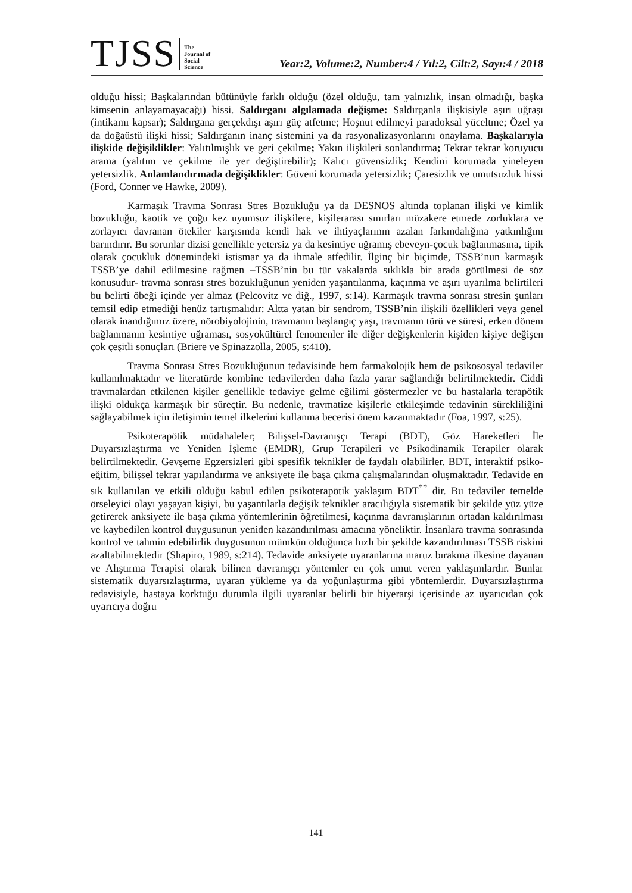TJSS
The
Journal of
Social
Science
Year:2, Volume:2, Number:4 / Yıl:2, Cilt:2, Sayı:4 / 2018
olduğu hissi; Başkalarından bütünüyle farklı olduğu (özel olduğu, tam yalnızlık, insan olmadığı, başka kimsenin anlayamayacağı) hissi. Saldırganı algılamada değişme: Saldırganla ilişkisiyle aşırı uğraşı (intikamı kapsar); Saldırgana gerçekdışı aşırı güç atfetme; Hoşnut edilmeyi paradoksal yüceltme; Özel ya da doğaüstü ilişki hissi; Saldırganın inanç sistemini ya da rasyonalizasyonlarını onaylama. Başkalarıyla ilişkide değişiklikler: Yalıtılmışlık ve geri çekilme; Yakın ilişkileri sonlandırma; Tekrar tekrar koruyucu arama (yalıtım ve çekilme ile yer değiştirebilir); Kalıcı güvensizlik; Kendini korumada yineleyen yetersizlik. Anlamlandırmada değişiklikler: Güveni korumada yetersizlik; Çaresizlik ve umutsuzluk hissi (Ford, Conner ve Hawke, 2009).
Karmaşık Travma Sonrası Stres Bozukluğu ya da DESNOS altında toplanan ilişki ve kimlik bozukluğu, kaotik ve çoğu kez uyumsuz ilişkilere, kişilerarası sınırları müzakere etmede zorluklara ve zorlayıcı davranan ötekiler karşısında kendi hak ve ihtiyaçlarının azalan farkındalığına yatkınlığını barındırır. Bu sorunlar dizisi genellikle yetersiz ya da kesintiye uğramış ebeveyn-çocuk bağlanmasına, tipik olarak çocukluk dönemindeki istismar ya da ihmale atfedilir. İlginç bir biçimde, TSSB’nun karmaşık TSSB’ye dahil edilmesine rağmen –TSSB’nin bu tür vakalarda sıklıkla bir arada görülmesi de söz konusudur- travma sonrası stres bozukluğunun yeniden yaşantılanma, kaçınma ve aşırı uyarılma belirtileri bu belirti öbeği içinde yer almaz (Pelcovitz ve diğ., 1997, s:14). Karmaşık travma sonrası stresin şunları temsil edip etmediği henüz tartışmalıdır: Altta yatan bir sendrom, TSSB’nin ilişkili özellikleri veya genel olarak inandığımız üzere, nörobiyolojinin, travmanın başlangıç yaşı, travmanın türü ve süresi, erken dönem bağlanmanın kesintiye uğraması, sosyokültürel fenomenler ile diğer değişkenlerin kişiden kişiye değişen çok çeşitli sonuçları (Briere ve Spinazzolla, 2005, s:410).
Travma Sonrası Stres Bozukluğunun tedavisinde hem farmakolojik hem de psikososyal tedaviler kullanılmaktadır ve literatürde kombine tedavilerden daha fazla yarar sağlandığı belirtilmektedir. Ciddi travmalardan etkilenen kişiler genellikle tedaviye gelme eğilimi göstermezler ve bu hastalarla terapötik ilişki oldukça karmaşık bir süreçtir. Bu nedenle, travmatize kişilerle etkileşimde tedavinin sürekliliğini sağlayabilmek için iletişimin temel ilkelerini kullanma becerisi önem kazanmaktadır (Foa, 1997, s:25).
Psikoterapötik müdahaleler; Bilişsel-Davranışçı Terapi (BDT), Göz Hareketleri İle Duyarsızlaştırma ve Yeniden İşleme (EMDR), Grup Terapileri ve Psikodinamik Terapiler olarak belirtilmektedir. Gevşeme Egzersizleri gibi spesifik teknikler de faydalı olabilirler. BDT, interaktif psiko-eğitim, bilişsel tekrar yapılandırma ve anksiyete ile başa çıkma çalışmalarından oluşmaktadır. Tedavide en sık kullanılan ve etkili olduğu kabul edilen psikoterapötik yaklaşım BDT<sup>**</sup> dir. Bu tedaviler temelde örseleyici olayı yaşayan kişiyi, bu yaşantılarla değişik teknikler aracılığıyla sistematik bir şekilde yüz yüze getirerek anksiyete ile başa çıkma yöntemlerinin öğretilmesi, kaçınma davranışlarının ortadan kaldırılması ve kaybedilen kontrol duygusunun yeniden kazandırılması amacına yöneliktir. İnsanlara travma sonrasında kontrol ve tahmin edebilirlik duygusunun mümkün olduğunca hızlı bir şekilde kazandırılması TSSB riskini azaltabilmektedir (Shapiro, 1989, s:214). Tedavide anksiyete uyaranlarına maruz bırakma ilkesine dayanan ve Alıştırma Terapisi olarak bilinen davranışçı yöntemler en çok umut veren yaklaşımlardır. Bunlar sistematik duyarsızlaştırma, uyaran yükleme ya da yoğunlaştırma gibi yöntemlerdir. Duyarsızlaştırma tedavisiyle, hastaya korktuğu durumla ilgili uyaranlar belirli bir hiyerarşi içerisinde az uyarıcıdan çok uyarıcıya doğru
141